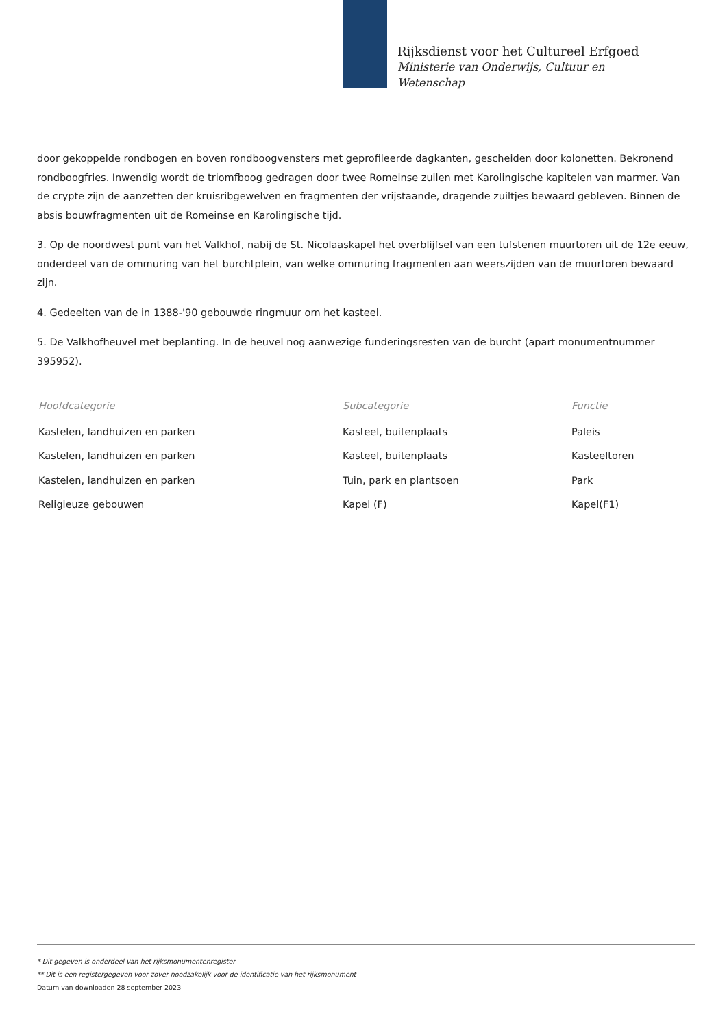Rijksdienst voor het Cultureel Erfgoed
Ministerie van Onderwijs, Cultuur en
Wetenschap
door gekoppelde rondbogen en boven rondboogvensters met geprofileerde dagkanten, gescheiden door kolonetten. Bekronend rondboogfries. Inwendig wordt de triomfboog gedragen door twee Romeinse zuilen met Karolingische kapitelen van marmer. Van de crypte zijn de aanzetten der kruisribgewelven en fragmenten der vrijstaande, dragende zuiltjes bewaard gebleven. Binnen de absis bouwfragmenten uit de Romeinse en Karolingische tijd.
3. Op de noordwest punt van het Valkhof, nabij de St. Nicolaaskapel het overblijfsel van een tufstenen muurtoren uit de 12e eeuw, onderdeel van de ommuring van het burchtplein, van welke ommuring fragmenten aan weerszijden van de muurtoren bewaard zijn.
4. Gedeelten van de in 1388-'90 gebouwde ringmuur om het kasteel.
5. De Valkhofheuvel met beplanting. In de heuvel nog aanwezige funderingsresten van de burcht (apart monumentnummer 395952).
| Hoofdcategorie | Subcategorie | Functie |
| --- | --- | --- |
| Kastelen, landhuizen en parken | Kasteel, buitenplaats | Paleis |
| Kastelen, landhuizen en parken | Kasteel, buitenplaats | Kasteeltoren |
| Kastelen, landhuizen en parken | Tuin, park en plantsoen | Park |
| Religieuze gebouwen | Kapel (F) | Kapel(F1) |
* Dit gegeven is onderdeel van het rijksmonumentenregister
** Dit is een registergegeven voor zover noodzakelijk voor de identificatie van het rijksmonument
Datum van downloaden 28 september 2023